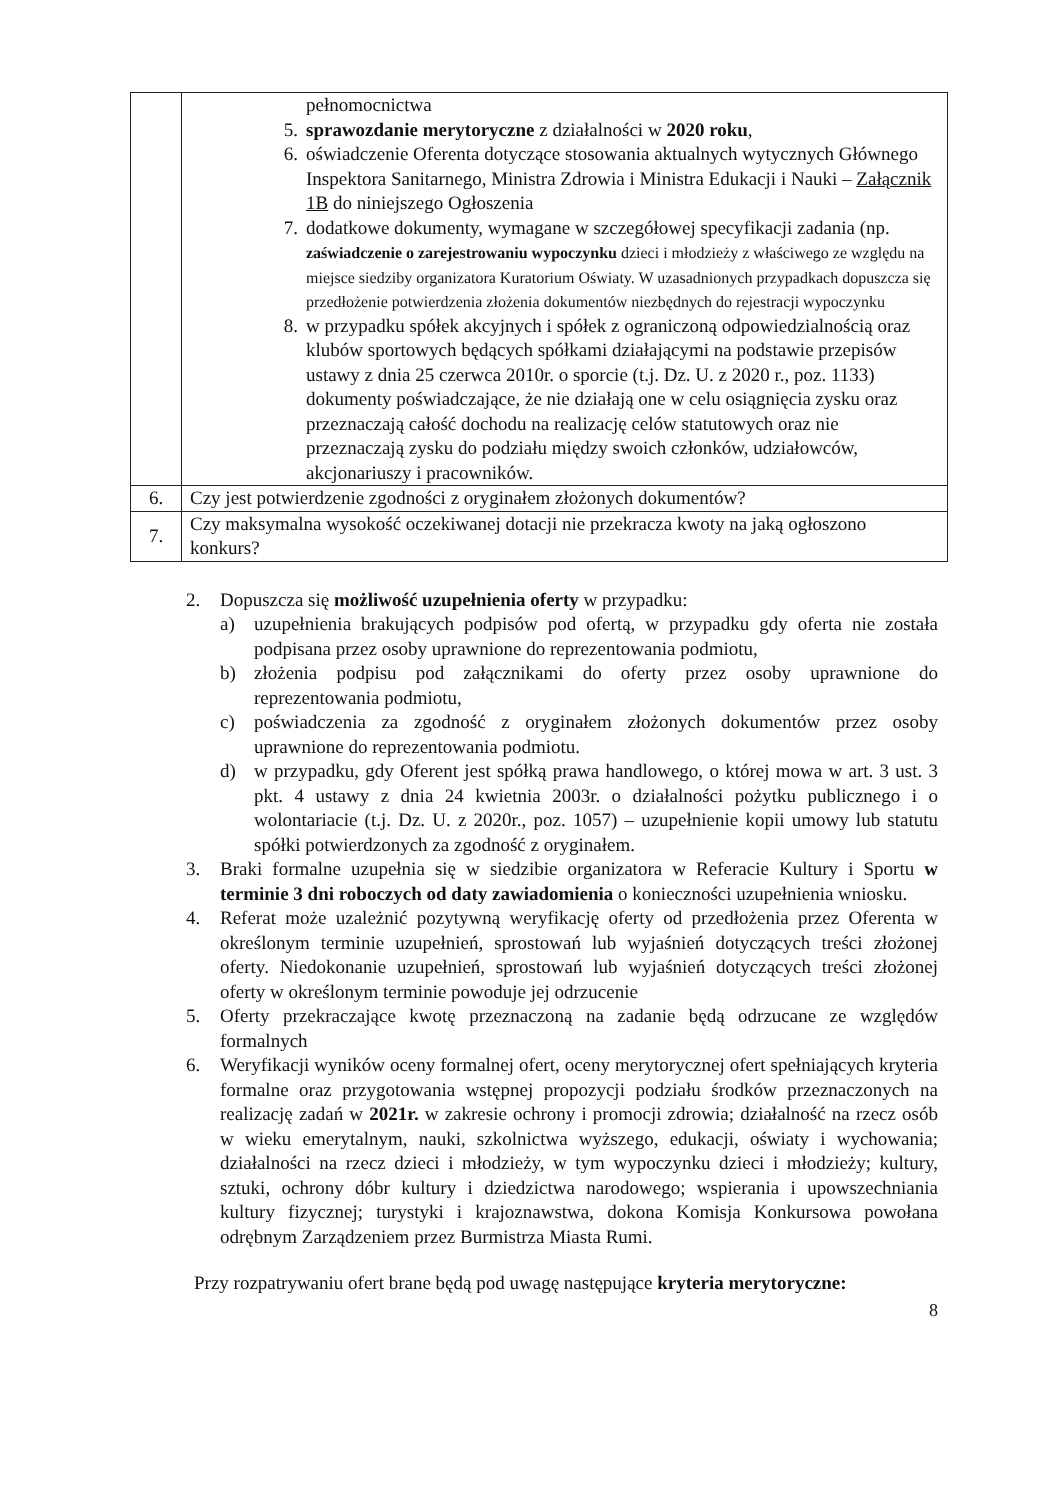| | pełnomocnictwa 5. sprawozdanie merytoryczne z działalności w 2020 roku , 6. oświadczenie Oferenta dotyczące stosowania aktualnych wytycznych Głównego Inspektora Sanitarnego, Ministra Zdrowia i Ministra Edukacji i Nauki – Załącznik 1B do niniejszego Ogłoszenia 7. dodatkowe dokumenty, wymagane w szczegółowej specyfikacji zadania (np. zaświadczenie o zarejestrowaniu wypoczynku dzieci i młodzieży z właściwego ze względu na miejsce siedziby organizatora Kuratorium Oświaty. W uzasadnionych przypadkach dopuszcza się przedłożenie potwierdzenia złożenia dokumentów niezbędnych do rejestracji wypoczynku 8. w przypadku spółek akcyjnych i spółek z ograniczoną odpowiedzialnością oraz klubów sportowych będących spółkami działającymi na podstawie przepisów ustawy z dnia 25 czerwca 2010r. o sporcie (t.j. Dz. U. z 2020 r., poz. 1133) dokumenty poświadczające, że nie działają one w celu osiągnięcia zysku oraz przeznaczają całość dochodu na realizację celów statutowych oraz nie przeznaczają zysku do podziału między swoich członków, udziałowców, akcjonariuszy i pracowników. |
| 6. | Czy jest potwierdzenie zgodności z oryginałem złożonych dokumentów? |
| 7. | Czy maksymalna wysokość oczekiwanej dotacji nie przekracza kwoty na jaką ogłoszono konkurs? |
2. Dopuszcza się możliwość uzupełnienia oferty w przypadku:
a) uzupełnienia brakujących podpisów pod ofertą, w przypadku gdy oferta nie została podpisana przez osoby uprawnione do reprezentowania podmiotu,
b) złożenia podpisu pod załącznikami do oferty przez osoby uprawnione do reprezentowania podmiotu,
c) poświadczenia za zgodność z oryginałem złożonych dokumentów przez osoby uprawnione do reprezentowania podmiotu.
d) w przypadku, gdy Oferent jest spółką prawa handlowego, o której mowa w art. 3 ust. 3 pkt. 4 ustawy z dnia 24 kwietnia 2003r. o działalności pożytku publicznego i o wolontariacie (t.j. Dz. U. z 2020r., poz. 1057) – uzupełnienie kopii umowy lub statutu spółki potwierdzonych za zgodność z oryginałem.
3. Braki formalne uzupełnia się w siedzibie organizatora w Referacie Kultury i Sportu w terminie 3 dni roboczych od daty zawiadomienia o konieczności uzupełnienia wniosku.
4. Referat może uzależnić pozytywną weryfikację oferty od przedłożenia przez Oferenta w określonym terminie uzupełnień, sprostowań lub wyjaśnień dotyczących treści złożonej oferty. Niedokonanie uzupełnień, sprostowań lub wyjaśnień dotyczących treści złożonej oferty w określonym terminie powoduje jej odrzucenie
5. Oferty przekraczające kwotę przeznaczoną na zadanie będą odrzucane ze względów formalnych
6. Weryfikacji wyników oceny formalnej ofert, oceny merytorycznej ofert spełniających kryteria formalne oraz przygotowania wstępnej propozycji podziału środków przeznaczonych na realizację zadań w 2021r. w zakresie ochrony i promocji zdrowia; działalność na rzecz osób w wieku emerytalnym, nauki, szkolnictwa wyższego, edukacji, oświaty i wychowania; działalności na rzecz dzieci i młodzieży, w tym wypoczynku dzieci i młodzieży; kultury, sztuki, ochrony dóbr kultury i dziedzictwa narodowego; wspierania i upowszechniania kultury fizycznej; turystyki i krajoznawstwa, dokona Komisja Konkursowa powołana odrębnym Zarządzeniem przez Burmistrza Miasta Rumi.
Przy rozpatrywaniu ofert brane będą pod uwagę następujące kryteria merytoryczne:
8